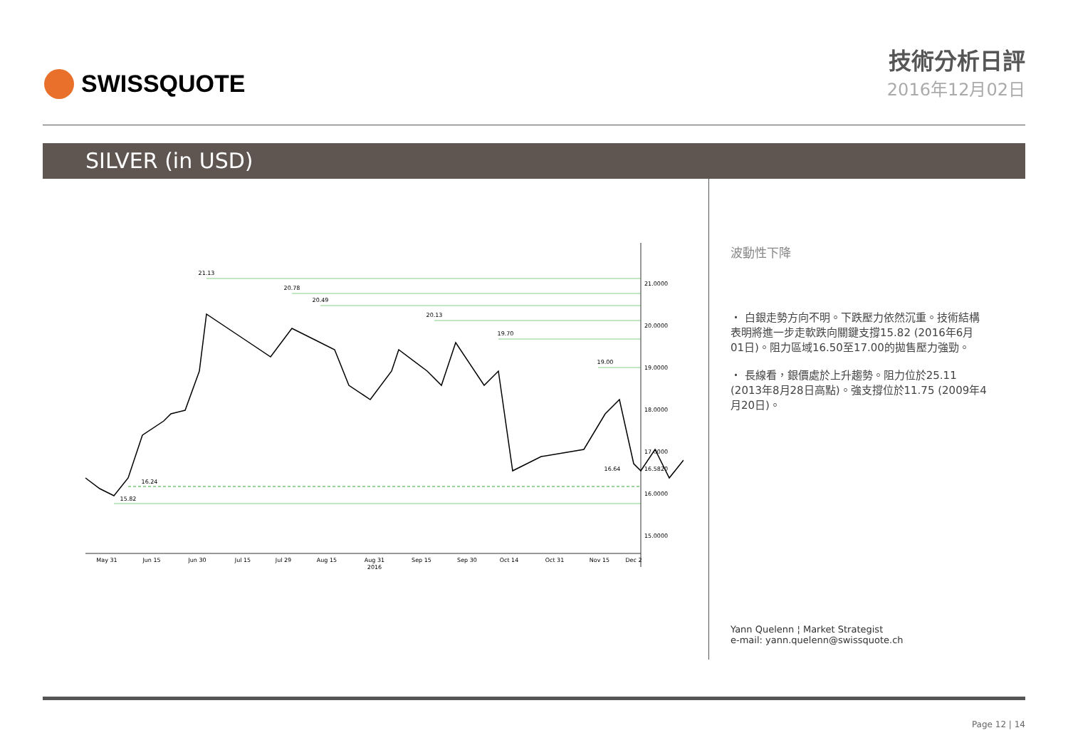SWISSQUOTE 技術分析日評
2016年12月02日
SILVER (in USD)
21.13
20.78
20.49
20.13
19.70
19.00
16.24
15.82
16.64
21.0000
20.0000
19.0000
18.0000
17.0000
16.5820
16.0000
15.0000
May 31
Jun 15
Jun 30
Jul 15
Jul 29
Aug 15
Aug 31
2016
Sep 15
Sep 30
Oct 14
Oct 31
Nov 15
Dec 2
波動性下降
・ 白銀走勢方向不明。下跌壓力依然沉重。技術結構表明將進一步走軟跌向關鍵支撐15.82 (2016年6月01日)。阻力區域16.50至17.00的拋售壓力強勁。
・ 長線看，銀價處於上升趨勢。阻力位於25.11 (2013年8月28日高點)。強支撐位於11.75 (2009年4月20日)。
Yann Quelenn ¦ Market Strategist
e-mail: yann.quelenn@swissquote.ch
Page 12 | 14